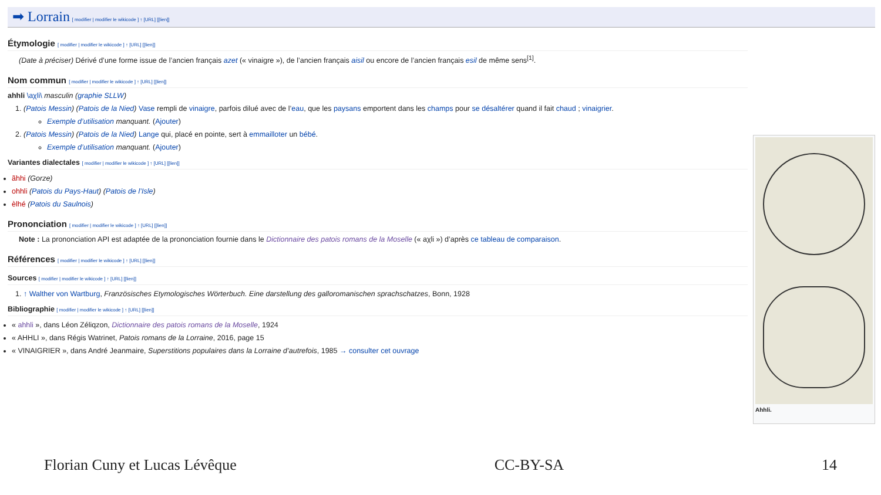➡ Lorrain
[ modifier | modifier le wikicode ] ↑ [URL] [[lien]]
Étymologie [ modifier | modifier le wikicode ] ↑ [URL] [[lien]]
(Date à préciser) Dérivé d’une forme issue de l’ancien français azet (« vinaigre »), de l’ancien français aisil ou encore de l’ancien français esil de même sens<sup>[1]</sup>.
Nom commun [ modifier | modifier le wikicode ] ↑ [URL] [[lien]]
ahhli \aχli\ masculin (graphie SLLW)
1. (Patois Messin) (Patois de la Nied) Vase rempli de vinaigre, parfois dilué avec de l’eau, que les paysans emportent dans les champs pour se désaltérer quand il fait chaud ; vinaigrier.
Exemple d’utilisation manquant. (Ajouter)
2. (Patois Messin) (Patois de la Nied) Lange qui, placé en pointe, sert à emmailloter un bébé.
Exemple d’utilisation manquant. (Ajouter)
Variantes dialectales [ modifier | modifier le wikicode ] ↑ [URL] [[lien]]
ãhhi (Gorze)
ohhli (Patois du Pays-Haut) (Patois de l’Isle)
èlhé (Patois du Saulnois)
Prononciation [ modifier | modifier le wikicode ] ↑ [URL] [[lien]]
Note : La prononciation API est adaptée de la prononciation fournie dans le Dictionnaire des patois romans de la Moselle (« aχli ») d’après ce tableau de comparaison.
Références [ modifier | modifier le wikicode ] ↑ [URL] [[lien]]
Sources [ modifier | modifier le wikicode ] ↑ [URL] [[lien]]
1. ↑ Walther von Wartburg, Französisches Etymologisches Wörterbuch. Eine darstellung des galloromanischen sprachschatzes, Bonn, 1928
Bibliographie [ modifier | modifier le wikicode ] ↑ [URL] [[lien]]
« ahhli », dans Léon Zéliqzon, Dictionnaire des patois romans de la Moselle, 1924
« AHHLI », dans Régis Watrinet, Patois romans de la Lorraine, 2016, page 15
« VINAIGRIER », dans André Jeanmaire, Superstitions populaires dans la Lorraine d’autrefois, 1985 → consulter cet ouvrage
Ahhli.
Florian Cuny et Lucas Lévêque CC-BY-SA 14